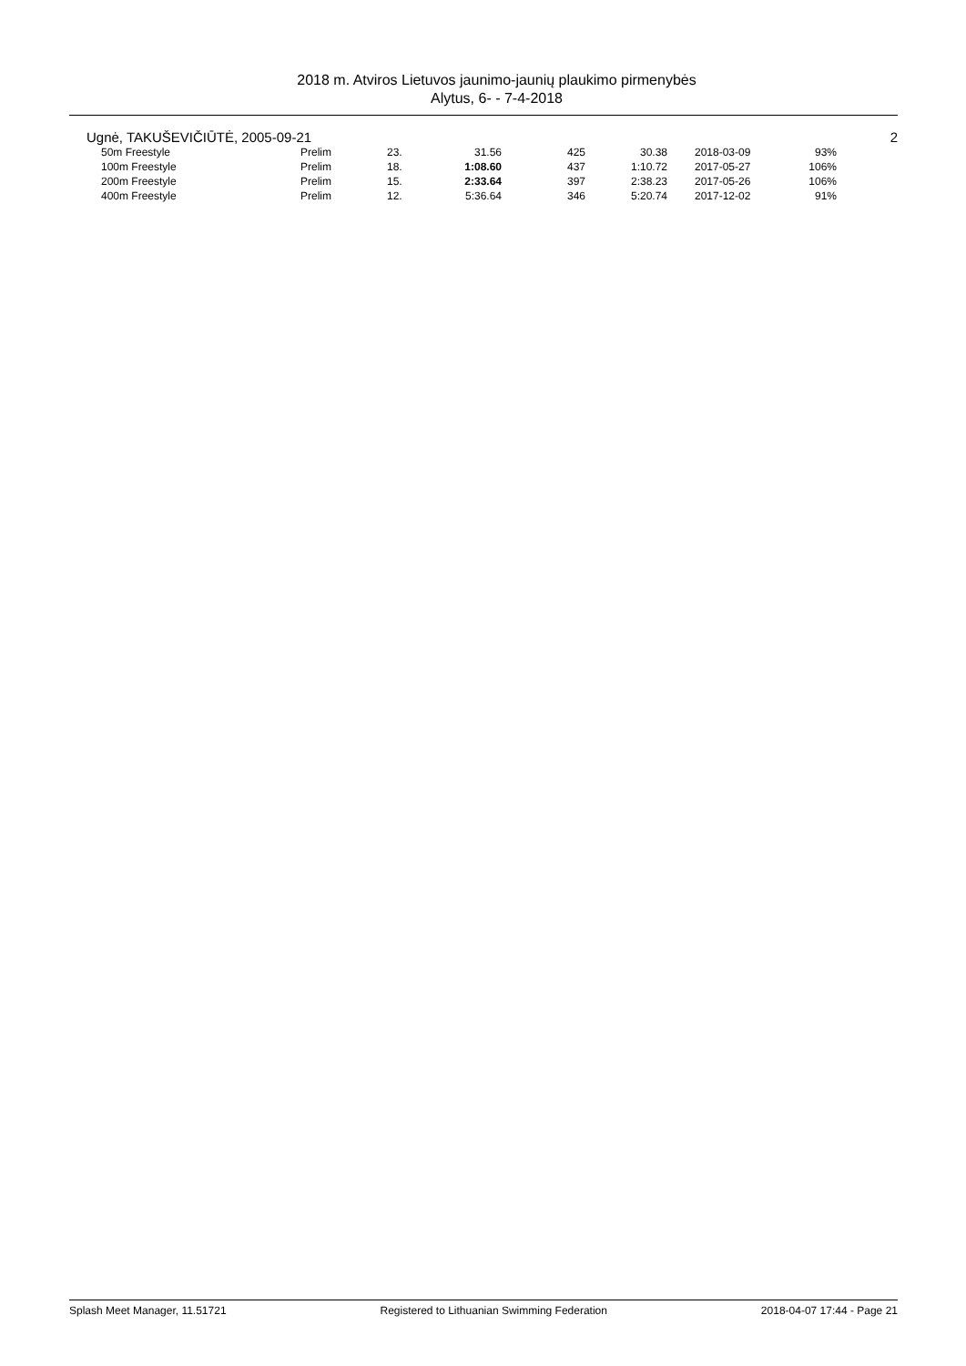2018 m. Atviros Lietuvos jaunimo-jaunių plaukimo pirmenybės
Alytus, 6- - 7-4-2018
Ugnė, TAKUŠEVIČIŪTĖ, 2005-09-21 2
| 50m Freestyle | Prelim | 23. | 31.56 | 425 | 30.38 | | 2018-03-09 | 93% |
| 100m Freestyle | Prelim | 18. | 1:08.60 | 437 | 1:10.72 | | 2017-05-27 | 106% |
| 200m Freestyle | Prelim | 15. | 2:33.64 | 397 | 2:38.23 | | 2017-05-26 | 106% |
| 400m Freestyle | Prelim | 12. | 5:36.64 | 346 | 5:20.74 | | 2017-12-02 | 91% |
Splash Meet Manager, 11.51721 Registered to Lithuanian Swimming Federation 2018-04-07 17:44 - Page 21